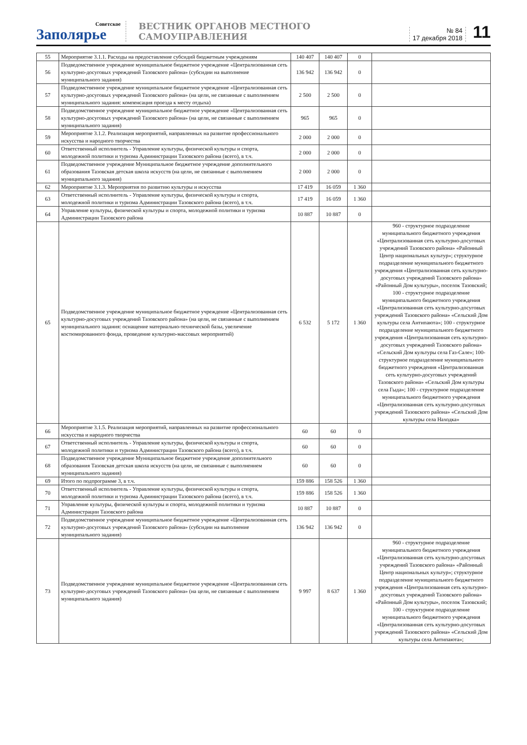Советское
Заполярье
ВЕСТНИК ОРГАНОВ МЕСТНОГО САМОУПРАВЛЕНИЯ
№ 84
17 декабря 2018
11
| 55 | Мероприятие 3.1.1. Расходы на предоставление субсидий бюджетным учреждениям | 140 407 | 140 407 | 0 | |
| 56 | Подведомственное учреждение муниципальное бюджетное учреждение «Централизованная сеть культурно-досуговых учреждений Тазовского района» (субсидии на выполнение муниципального задания) | 136 942 | 136 942 | 0 | |
| 57 | Подведомственное учреждение муниципальное бюджетное учреждение «Централизованная сеть культурно-досуговых учреждений Тазовского района» (на цели, не связанные с выполнением муниципального задания: компенсация проезда к месту отдыха) | 2 500 | 2 500 | 0 | |
| 58 | Подведомственное учреждение муниципальное бюджетное учреждение «Централизованная сеть культурно-досуговых учреждений Тазовского района» (на цели, не связанные с выполнением муниципального задания) | 965 | 965 | 0 | |
| 59 | Мероприятие 3.1.2. Реализация мероприятий, направленных на развитие профессионального искусства и народного творчества | 2 000 | 2 000 | 0 | |
| 60 | Ответственный исполнитель - Управление культуры, физической культуры и спорта, молодежной политики и туризма Администрации Тазовского района (всего), в т.ч. | 2 000 | 2 000 | 0 | |
| 61 | Подведомственное учреждение Муниципальное бюджетное учреждение дополнительного образования Тазовская детская школа искусств (на цели, не связанные с выполнением муниципального задания) | 2 000 | 2 000 | 0 | |
| 62 | Мероприятие 3.1.3. Мероприятия по развитию культуры и искусства | 17 419 | 16 059 | 1 360 | |
| 63 | Ответственный исполнитель - Управление культуры, физической культуры и спорта, молодежной политики и туризма Администрации Тазовского района (всего), в т.ч. | 17 419 | 16 059 | 1 360 | |
| 64 | Управление культуры, физической культуры и спорта, молодежной политики и туризма Администрации Тазовского района | 10 887 | 10 887 | 0 | |
| 65 | Подведомственное учреждение муниципальное бюджетное учреждение «Централизованная сеть культурно-досуговых учреждений Тазовского района» (на цели, не связанные с выполнением муниципального задания: оснащение материально-технической базы, увеличение костюмированного фонда, проведение культурно-массовых мероприятий) | 6 532 | 5 172 | 1 360 | 960 - структурное подразделение муниципального бюджетного учреждения «Централизованная сеть культурно-досуговых учреждений Тазовского района» «Районный Центр национальных культур»; структурное подразделение муниципального бюджетного учреждения «Централизованная сеть культурно-досуговых учреждений Тазовского района» «Районный Дом культуры», поселок Тазовский; 100 - структурное подразделение муниципального бюджетного учреждения «Централизованная сеть культурно-досуговых учреждений Тазовского района» «Сельский Дом культуры села Антипаюта»; 100 - структурное подразделение муниципального бюджетного учреждения «Централизованная сеть культурно-досуговых учреждений Тазовского района» «Сельский Дом культуры села Газ-Сале»; 100- структурное подразделение муниципального бюджетного учреждения «Централизованная сеть культурно-досуговых учреждений Тазовского района» «Сельский Дом культуры села Гыда»; 100 - структурное подразделение муниципального бюджетного учреждения «Централизованная сеть культурно-досуговых учреждений Тазовского района» «Сельский Дом культуры села Находка» |
| 66 | Мероприятие 3.1.5. Реализация мероприятий, направленных на развитие профессионального искусства и народного творчества | 60 | 60 | 0 | |
| 67 | Ответственный исполнитель - Управление культуры, физической культуры и спорта, молодежной политики и туризма Администрации Тазовского района (всего), в т.ч. | 60 | 60 | 0 | |
| 68 | Подведомственное учреждение Муниципальное бюджетное учреждение дополнительного образования Тазовская детская школа искусств (на цели, не связанные с выполнением муниципального задания) | 60 | 60 | 0 | |
| 69 | Итого по подпрограмме 3, в т.ч. | 159 886 | 158 526 | 1 360 | |
| 70 | Ответственный исполнитель - Управление культуры, физической культуры и спорта, молодежной политики и туризма Администрации Тазовского района (всего), в т.ч. | 159 886 | 158 526 | 1 360 | |
| 71 | Управление культуры, физической культуры и спорта, молодежной политики и туризма Администрации Тазовского района | 10 887 | 10 887 | 0 | |
| 72 | Подведомственное учреждение муниципальное бюджетное учреждение «Централизованная сеть культурно-досуговых учреждений Тазовского района» (субсидии на выполнение муниципального задания) | 136 942 | 136 942 | 0 | |
| 73 | Подведомственное учреждение муниципальное бюджетное учреждение «Централизованная сеть культурно-досуговых учреждений Тазовского района» (на цели, не связанные с выполнением муниципального задания) | 9 997 | 8 637 | 1 360 | 960 - структурное подразделение муниципального бюджетного учреждения «Централизованная сеть культурно-досуговых учреждений Тазовского района» «Районный Центр национальных культур»; структурное подразделение муниципального бюджетного учреждения «Централизованная сеть культурно-досуговых учреждений Тазовского района» «Районный Дом культуры», поселок Тазовский; 100 - структурное подразделение муниципального бюджетного учреждения «Централизованная сеть культурно-досуговых учреждений Тазовского района» «Сельский Дом культуры села Антипаюта»; |